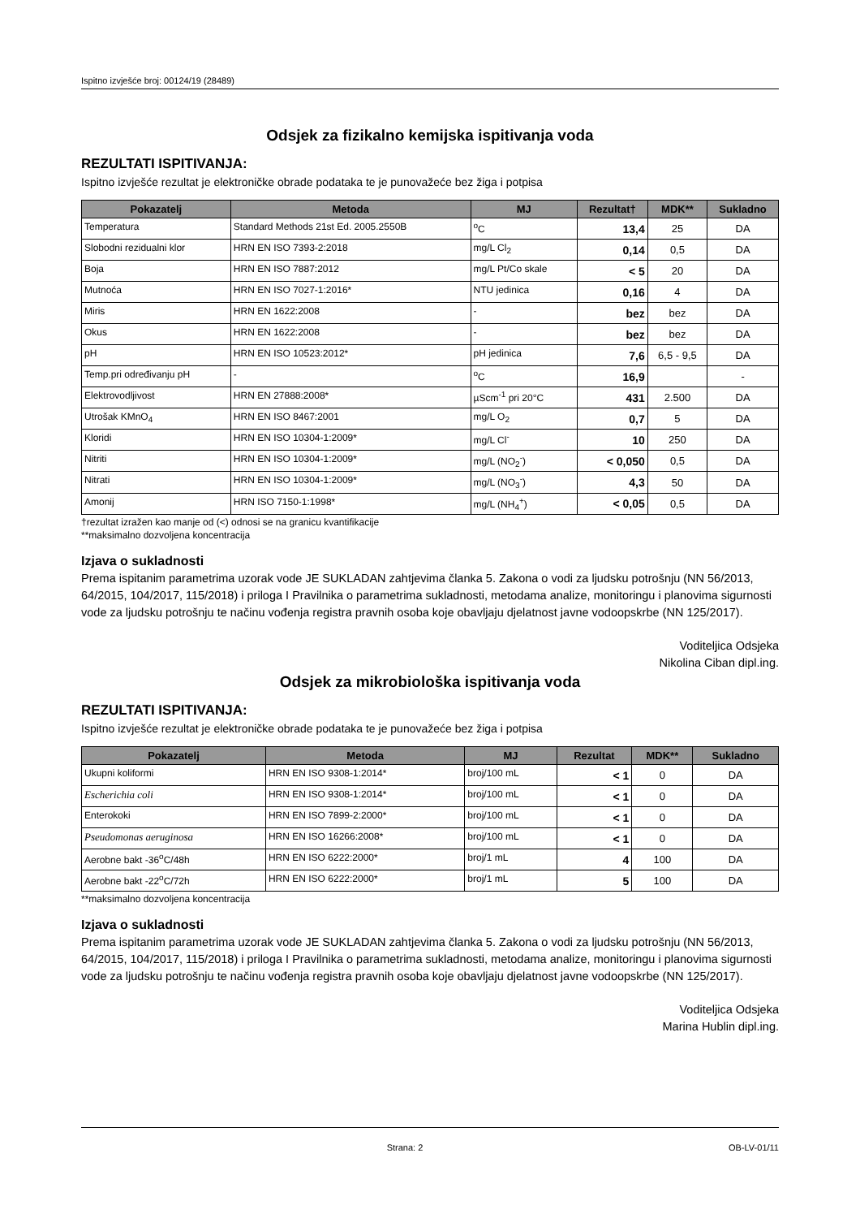Ispitno izvješće broj: 00124/19 (28489)
Odsjek za fizikalno kemijska ispitivanja voda
REZULTATI ISPITIVANJA:
Ispitno izvješće rezultat je elektroničke obrade podataka te je punovažeće bez žiga i potpisa
| Pokazatelj | Metoda | MJ | Rezultat† | MDK** | Sukladno |
| --- | --- | --- | --- | --- | --- |
| Temperatura | Standard Methods 21st Ed. 2005.2550B | <sup>o</sup> C | 13,4 | 25 | DA |
| Slobodni rezidualni klor | HRN EN ISO 7393-2:2018 | mg/L Cl<sub>2</sub> | 0,14 | 0,5 | DA |
| Boja | HRN EN ISO 7887:2012 | mg/L Pt/Co skale | < 5 | 20 | DA |
| Mutnoća | HRN EN ISO 7027-1:2016* | NTU jedinica | 0,16 | 4 | DA |
| Miris | HRN EN 1622:2008 | - | bez | bez | DA |
| Okus | HRN EN 1622:2008 | - | bez | bez | DA |
| pH | HRN EN ISO 10523:2012* | pH jedinica | 7,6 | 6,5 - 9,5 | DA |
| Temp.pri određivanju pH | - | <sup>o</sup> C | 16,9 | | - |
| Elektrovodljivost | HRN EN 27888:2008* | µScm<sup>-1</sup> pri 20°C | 431 | 2.500 | DA |
| Utrošak KMnO<sub>4</sub> | HRN EN ISO 8467:2001 | mg/L O<sub>2</sub> | 0,7 | 5 | DA |
| Kloridi | HRN EN ISO 10304-1:2009* | mg/L Cl<sup>-</sup> | 10 | 250 | DA |
| Nitriti | HRN EN ISO 10304-1:2009* | mg/L (NO<sub>2</sub><sup>-</sup>) | < 0,050 | 0,5 | DA |
| Nitrati | HRN EN ISO 10304-1:2009* | mg/L (NO<sub>3</sub><sup>-</sup>) | 4,3 | 50 | DA |
| Amonij | HRN ISO 7150-1:1998* | mg/L (NH<sub>4</sub><sup>+</sup>) | < 0,05 | 0,5 | DA |
†rezultat izražen kao manje od (<) odnosi se na granicu kvantifikacije
**maksimalno dozvoljena koncentracija
Izjava o sukladnosti
Prema ispitanim parametrima uzorak vode JE SUKLADAN zahtjevima članka 5. Zakona o vodi za ljudsku potrošnju (NN 56/2013, 64/2015, 104/2017, 115/2018) i priloga I Pravilnika o parametrima sukladnosti, metodama analize, monitoringu i planovima sigurnosti vode za ljudsku potrošnju te načinu vođenja registra pravnih osoba koje obavljaju djelatnost javne vodoopskrbe (NN 125/2017).
Voditeljica Odsjeka
Nikolina Ciban dipl.ing.
Odsjek za mikrobiološka ispitivanja voda
REZULTATI ISPITIVANJA:
Ispitno izvješće rezultat je elektroničke obrade podataka te je punovažeće bez žiga i potpisa
| Pokazatelj | Metoda | MJ | Rezultat | MDK** | Sukladno |
| --- | --- | --- | --- | --- | --- |
| Ukupni koliformi | HRN EN ISO 9308-1:2014* | broj/100 mL | < 1 | 0 | DA |
| Escherichia coli | HRN EN ISO 9308-1:2014* | broj/100 mL | < 1 | 0 | DA |
| Enterokoki | HRN EN ISO 7899-2:2000* | broj/100 mL | < 1 | 0 | DA |
| Pseudomonas aeruginosa | HRN EN ISO 16266:2008* | broj/100 mL | < 1 | 0 | DA |
| Aerobne bakt -36<sup>o</sup>C/48h | HRN EN ISO 6222:2000* | broj/1 mL | 4 | 100 | DA |
| Aerobne bakt -22<sup>o</sup>C/72h | HRN EN ISO 6222:2000* | broj/1 mL | 5 | 100 | DA |
**maksimalno dozvoljena koncentracija
Izjava o sukladnosti
Prema ispitanim parametrima uzorak vode JE SUKLADAN zahtjevima članka 5. Zakona o vodi za ljudsku potrošnju (NN 56/2013, 64/2015, 104/2017, 115/2018) i priloga I Pravilnika o parametrima sukladnosti, metodama analize, monitoringu i planovima sigurnosti vode za ljudsku potrošnju te načinu vođenja registra pravnih osoba koje obavljaju djelatnost javne vodoopskrbe (NN 125/2017).
Voditeljica Odsjeka
Marina Hublin dipl.ing.
Strana: 2 OB-LV-01/11